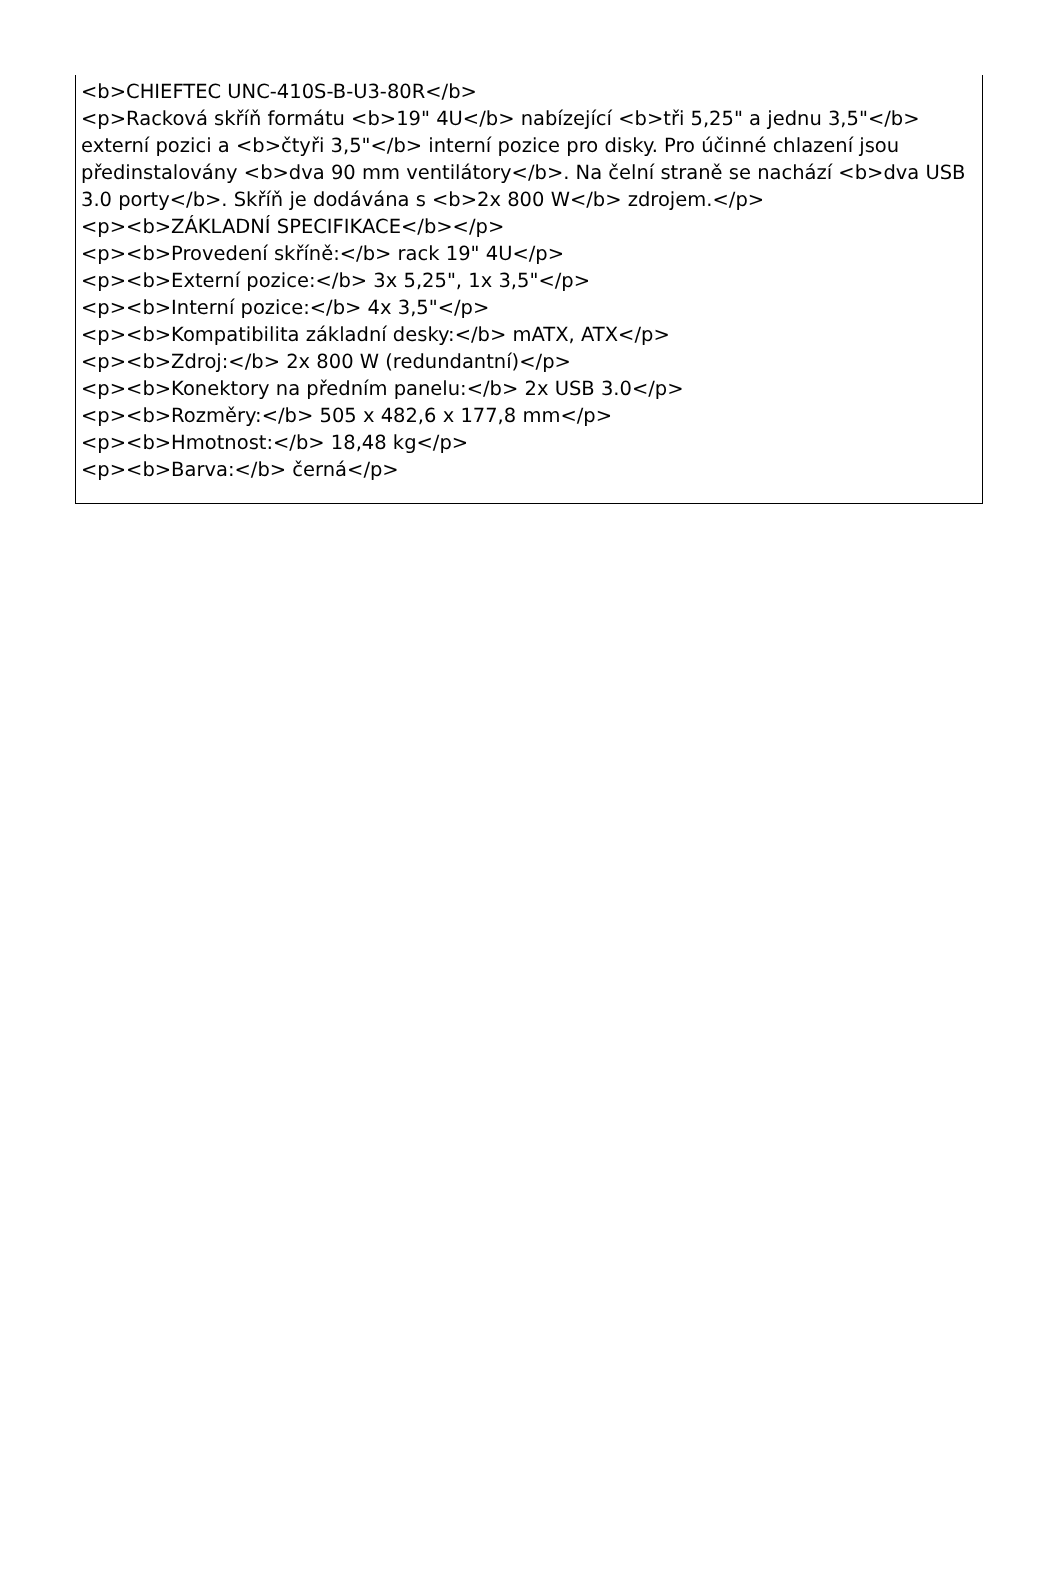<b>CHIEFTEC UNC-410S-B-U3-80R</b>
<p>Racková skříň formátu <b>19" 4U</b> nabízející <b>tři 5,25" a jednu 3,5"</b> externí pozici a <b>čtyři 3,5"</b> interní pozice pro disky. Pro účinné chlazení jsou předinstalovány <b>dva 90 mm ventilátory</b>. Na čelní straně se nachází <b>dva USB 3.0 porty</b>. Skříň je dodávána s <b>2x 800 W</b> zdrojem.</p>
<p><b>ZÁKLADNÍ SPECIFIKACE</b></p>
<p><b>Provedení skříně:</b> rack 19" 4U</p>
<p><b>Externí pozice:</b> 3x 5,25", 1x 3,5"</p>
<p><b>Interní pozice:</b> 4x 3,5"</p>
<p><b>Kompatibilita základní desky:</b> mATX, ATX</p>
<p><b>Zdroj:</b> 2x 800 W (redundantní)</p>
<p><b>Konektory na předním panelu:</b> 2x USB 3.0</p>
<p><b>Rozměry:</b> 505 x 482,6 x 177,8 mm</p>
<p><b>Hmotnost:</b> 18,48 kg</p>
<p><b>Barva:</b> černá</p>